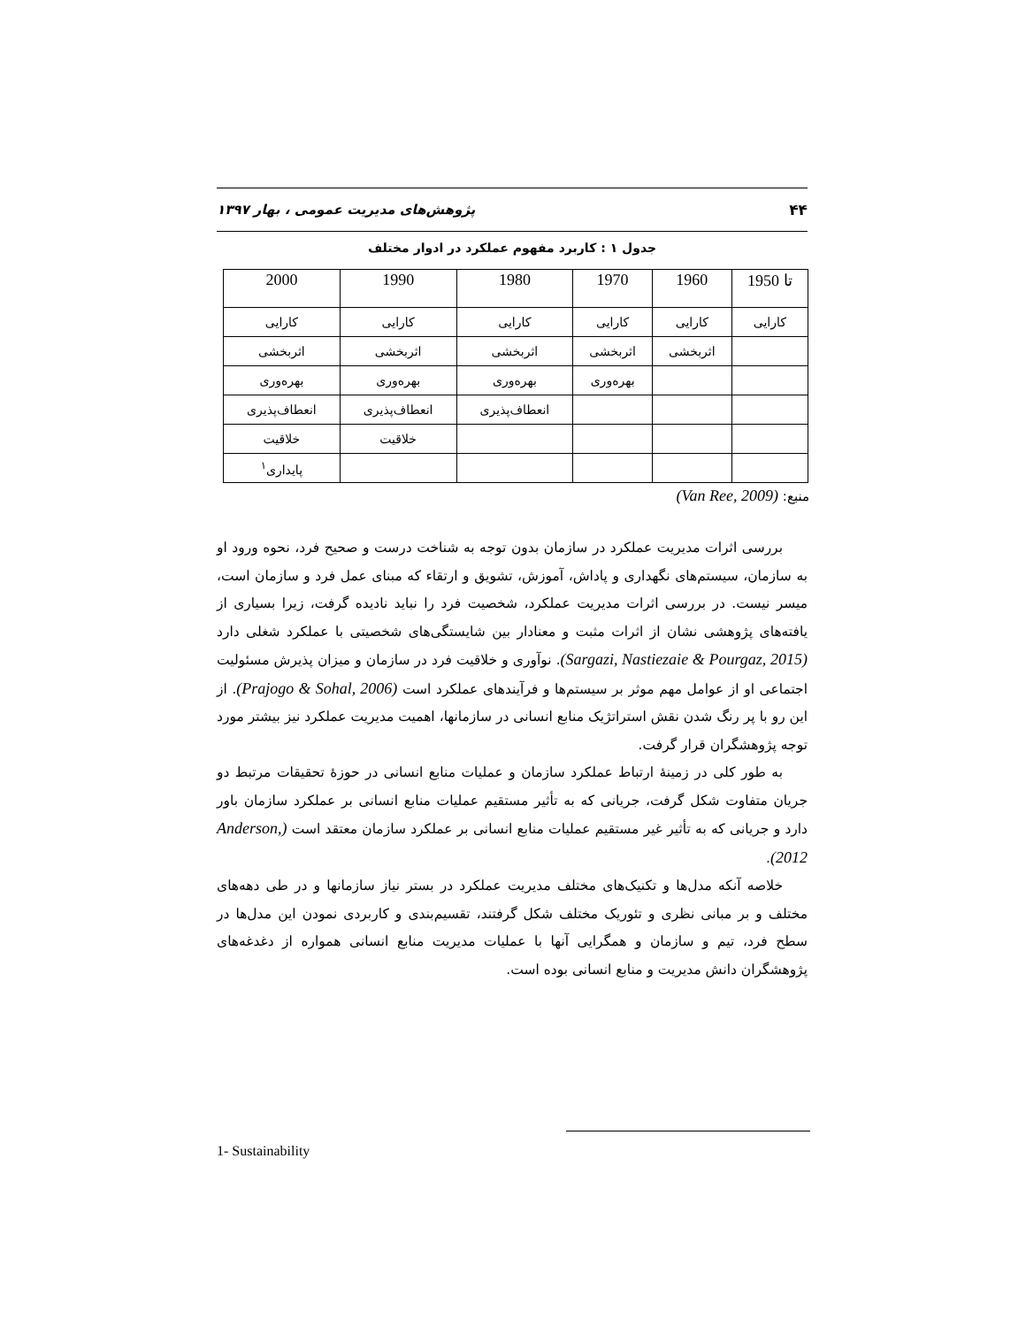۴۴ پژوهش‌های مدیریت عمومی ، بهار ۱۳۹۷
جدول ۱ : کاربرد مفهوم عملکرد در ادوار مختلف
| تا 1950 | 1960 | 1970 | 1980 | 1990 | 2000 |
| --- | --- | --- | --- | --- | --- |
| کارایی | کارایی | کارایی | کارایی | کارایی | کارایی |
| | اثربخشی | اثربخشی | اثربخشی | اثربخشی | اثربخشی |
| | | بهره‌وری | بهره‌وری | بهره‌وری | بهره‌وری |
| | | | انعطاف‌پذیری | انعطاف‌پذیری | انعطاف‌پذیری |
| | | | | خلاقیت | خلاقیت |
| | | | | | پایداری<sup>۱</sup> |
منبع: (Van Ree, 2009)
بررسی اثرات مدیریت عملکرد در سازمان بدون توجه به شناخت درست و صحیح فرد، نحوه ورود او به سازمان، سیستم‌های نگهداری و پاداش، آموزش، تشویق و ارتقاء که مبنای عمل فرد و سازمان است، میسر نیست. در بررسی اثرات مدیریت عملکرد، شخصیت فرد را نباید نادیده گرفت، زیرا بسیاری از یافته‌های پژوهشی نشان از اثرات مثبت و معنادار بین شایستگی‌های شخصیتی با عملکرد شغلی دارد (Sargazi, Nastiezaie & Pourgaz, 2015). نوآوری و خلاقیت فرد در سازمان و میزان پذیرش مسئولیت اجتماعی او از عوامل مهم موثر بر سیستم‌ها و فرآیندهای عملکرد است (Prajogo & Sohal, 2006). از این رو با پر رنگ شدن نقش استراتژیک منابع انسانی در سازمانها، اهمیت مدیریت عملکرد نیز بیشتر مورد توجه پژوهشگران قرار گرفت.
به طور کلی در زمینهٔ ارتباط عملکرد سازمان و عملیات منابع انسانی در حوزهٔ تحقیقات مرتبط دو جریان متفاوت شکل گرفت، جریانی که به تأثیر مستقیم عملیات منابع انسانی بر عملکرد سازمان باور دارد و جریانی که به تأثیر غیر مستقیم عملیات منابع انسانی بر عملکرد سازمان معتقد است (Anderson, 2012).
خلاصه آنکه مدل‌ها و تکنیک‌های مختلف مدیریت عملکرد در بستر نیاز سازمانها و در طی دهه‌های مختلف و بر مبانی نظری و تئوریک مختلف شکل گرفتند، تقسیم‌بندی و کاربردی نمودن این مدل‌ها در سطح فرد، تیم و سازمان و همگرایی آنها با عملیات مدیریت منابع انسانی همواره از دغدغه‌های پژوهشگران دانش مدیریت و منابع انسانی بوده است.
1- Sustainability